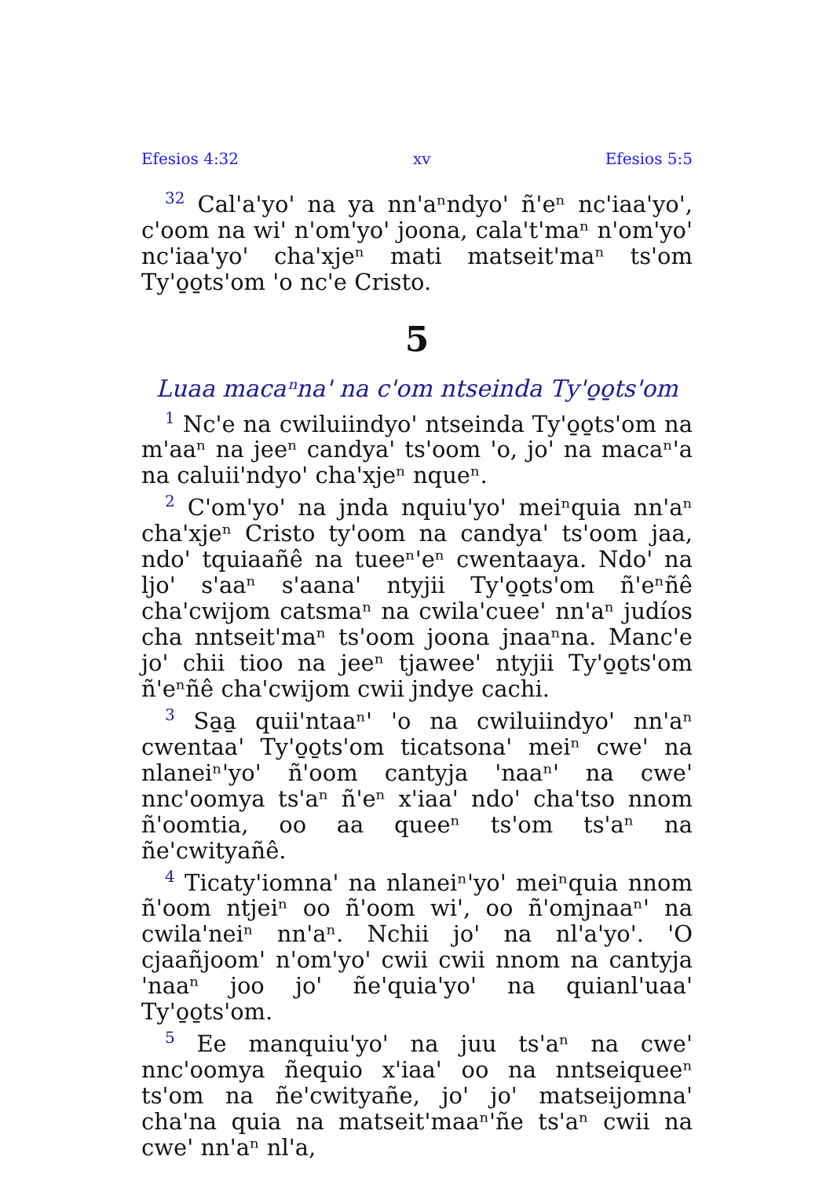Efesios 4:32 xv Efesios 5:5
<sup>32</sup> Cal'a'yo' na ya nn'aⁿndyo' ñ'eⁿ nc'iaa'yo', c'oom na wi' n'om'yo' joona, cala't'maⁿ n'om'yo' nc'iaa'yo' cha'xjeⁿ mati matseit'maⁿ ts'om Ty'o̱o̱ts'om 'o nc'e Cristo.
5
Luaa macaⁿna' na c'om ntseinda Ty'o̱o̱ts'om
<sup>1</sup> Nc'e na cwiluiindyo' ntseinda Ty'o̱o̱ts'om na m'aaⁿ na jeeⁿ candya' ts'oom 'o, jo' na macaⁿ'a na caluii'ndyo' cha'xjeⁿ nqueⁿ.
<sup>2</sup> C'om'yo' na jnda nquiu'yo' meiⁿquia nn'aⁿ cha'xjeⁿ Cristo ty'oom na candya' ts'oom jaa, ndo' tquiaañê na tueeⁿ'eⁿ cwentaaya. Ndo' na ljo' s'aaⁿ s'aana' ntyjii Ty'o̱o̱ts'om ñ'eⁿñê cha'cwijom catsmaⁿ na cwila'cuee' nn'aⁿ judíos cha nntseit'maⁿ ts'oom joona jnaaⁿna. Manc'e jo' chii tioo na jeeⁿ tjawee' ntyjii Ty'o̱o̱ts'om ñ'eⁿñê cha'cwijom cwii jndye cachi.
<sup>3</sup> Sa̱a̱ quii'ntaaⁿ' 'o na cwiluiindyo' nn'aⁿ cwentaa' Ty'o̱o̱ts'om ticatsona' meiⁿ cwe' na nlaneiⁿ'yo' ñ'oom cantyja 'naaⁿ' na cwe' nnc'oomya ts'aⁿ ñ'eⁿ x'iaa' ndo' cha'tso nnom ñ'oomtia, oo aa queeⁿ ts'om ts'aⁿ na ñe'cwityañê.
<sup>4</sup> Ticaty'iomna' na nlaneiⁿ'yo' meiⁿquia nnom ñ'oom ntjeiⁿ oo ñ'oom wi', oo ñ'omjnaaⁿ' na cwila'neiⁿ nn'aⁿ. Nchii jo' na nl'a'yo'. 'O cjaañjoom' n'om'yo' cwii cwii nnom na cantyja 'naaⁿ joo jo' ñe'quia'yo' na quianl'uaa' Ty'o̱o̱ts'om.
<sup>5</sup> Ee manquiu'yo' na juu ts'aⁿ na cwe' nnc'oomya ñequio x'iaa' oo na nntseiqueeⁿ ts'om na ñe'cwityañe, jo' jo' matseijomna' cha'na quia na matseit'maaⁿ'ñe ts'aⁿ cwii na cwe' nn'aⁿ nl'a,